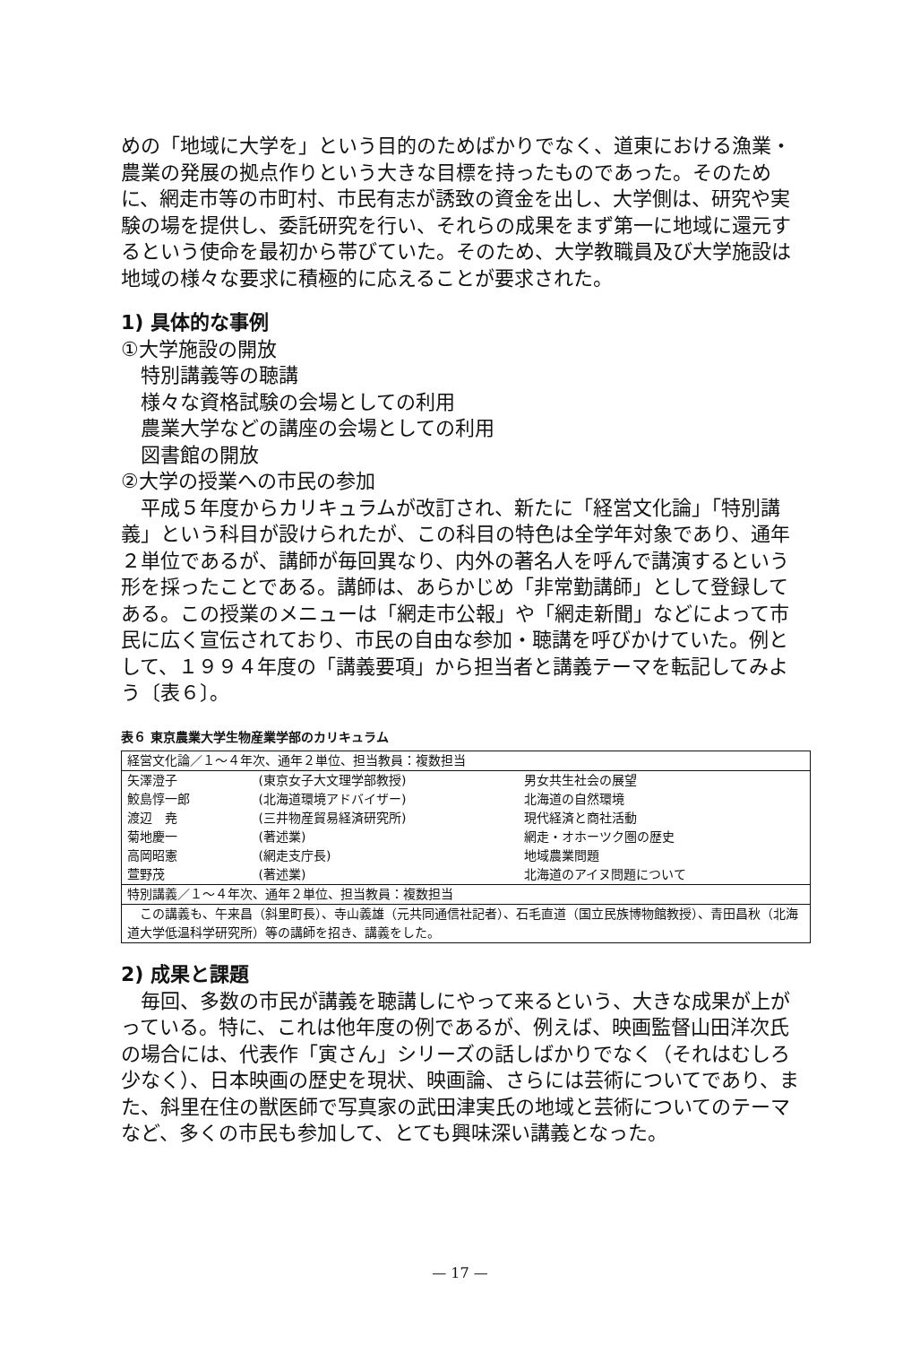めの「地域に大学を」という目的のためばかりでなく、道東における漁業・農業の発展の拠点作りという大きな目標を持ったものであった。そのために、網走市等の市町村、市民有志が誘致の資金を出し、大学側は、研究や実験の場を提供し、委託研究を行い、それらの成果をまず第一に地域に還元するという使命を最初から帯びていた。そのため、大学教職員及び大学施設は地域の様々な要求に積極的に応えることが要求された。
1) 具体的な事例
①大学施設の開放
特別講義等の聴講
様々な資格試験の会場としての利用
農業大学などの講座の会場としての利用
図書館の開放
②大学の授業への市民の参加
平成５年度からカリキュラムが改訂され、新たに「経営文化論」「特別講義」という科目が設けられたが、この科目の特色は全学年対象であり、通年２単位であるが、講師が毎回異なり、内外の著名人を呼んで講演するという形を採ったことである。講師は、あらかじめ「非常勤講師」として登録してある。この授業のメニューは「網走市公報」や「網走新聞」などによって市民に広く宣伝されており、市民の自由な参加・聴講を呼びかけていた。例として、１９９４年度の「講義要項」から担当者と講義テーマを転記してみよう〔表６〕。
表６ 東京農業大学生物産業学部のカリキュラム
| 経営文化論／１～４年次、通年２単位、担当教員：複数担当 | | |
| 矢澤澄子 | (東京女子大文理学部教授) | 男女共生社会の展望 |
| 鮫島惇一郎 | (北海道環境アドバイザー) | 北海道の自然環境 |
| 渡辺 尭 | (三井物産貿易経済研究所) | 現代経済と商社活動 |
| 菊地慶一 | (著述業) | 網走・オホーツク圏の歴史 |
| 高岡昭憲 | (網走支庁長) | 地域農業問題 |
| 萱野茂 | (著述業) | 北海道のアイヌ問題について |
| 特別講義／１～４年次、通年２単位、担当教員：複数担当 | | |
| この講義も、午来昌（斜里町長）、寺山義雄（元共同通信社記者）、石毛直道（国立民族博物館教授）、青田昌秋（北海道大学低温科学研究所）等の講師を招き、講義をした。 | | |
2) 成果と課題
毎回、多数の市民が講義を聴講しにやって来るという、大きな成果が上がっている。特に、これは他年度の例であるが、例えば、映画監督山田洋次氏の場合には、代表作「寅さん」シリーズの話しばかりでなく（それはむしろ少なく）、日本映画の歴史を現状、映画論、さらには芸術についてであり、また、斜里在住の獣医師で写真家の武田津実氏の地域と芸術についてのテーマなど、多くの市民も参加して、とても興味深い講義となった。
— 17 —